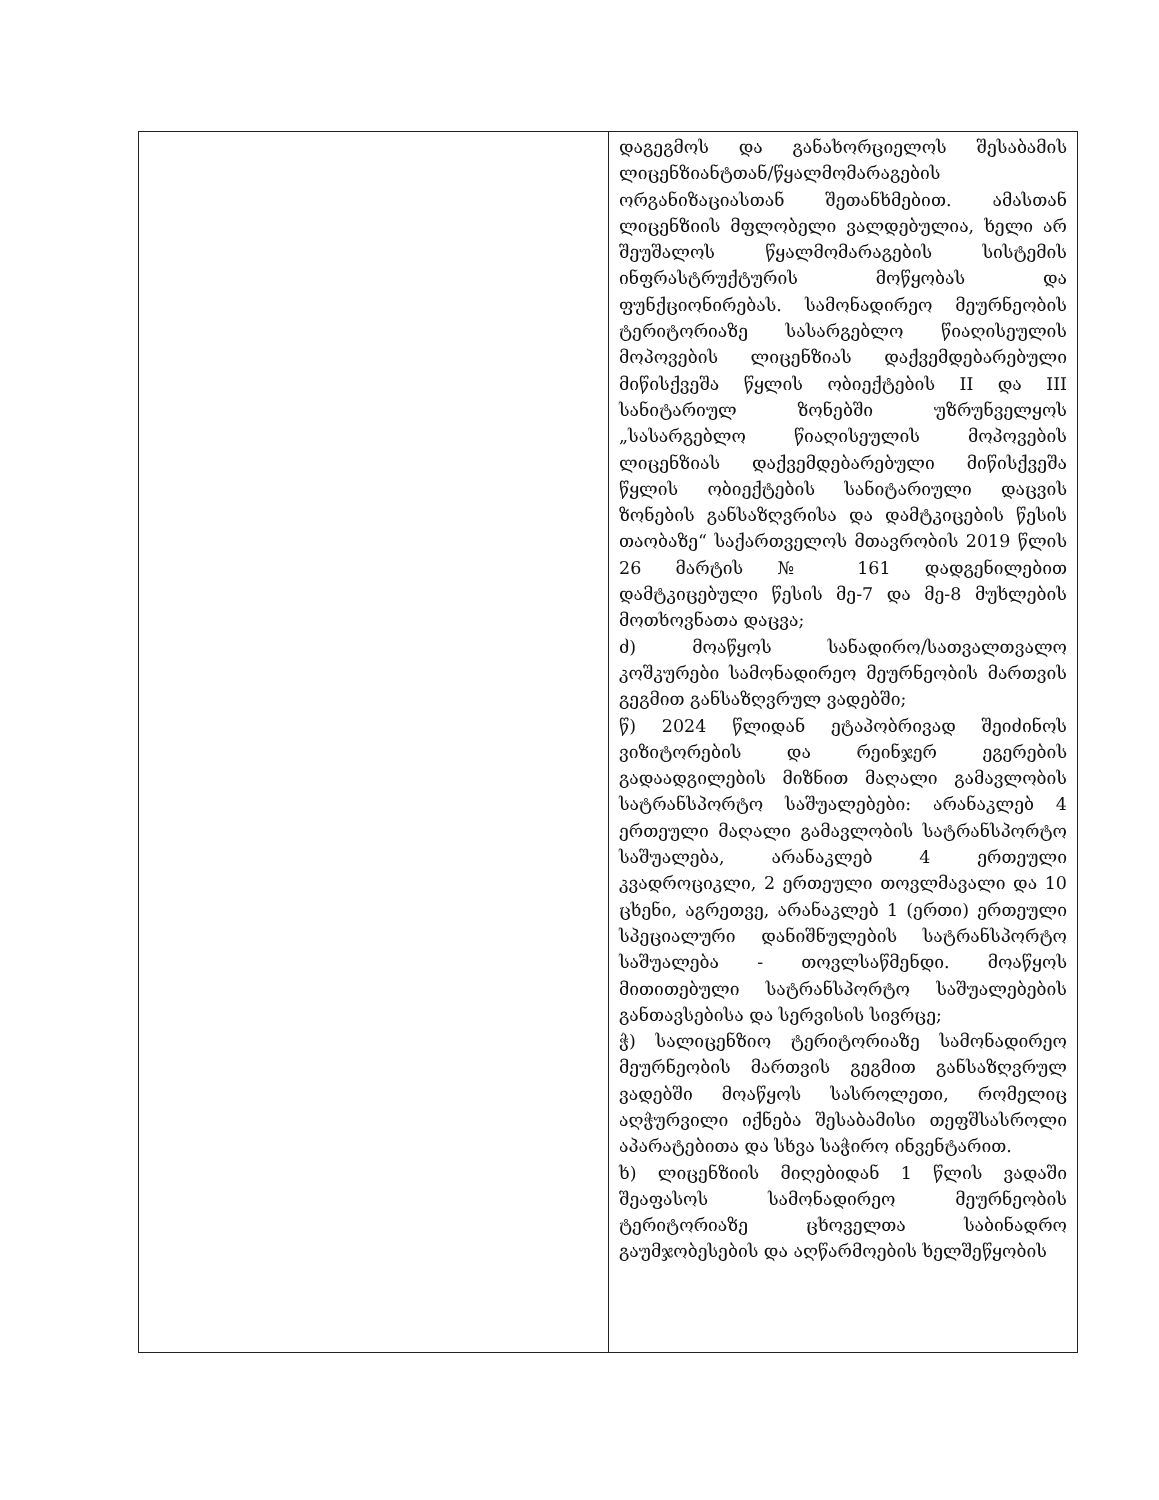| | დაგეგმოს და განახორციელოს შესაბამის ლიცენზიანტთან/წყალმომარაგების ორგანიზაციასთან შეთანხმებით. ამასთან ლიცენზიის მფლობელი ვალდებულია, ხელი არ შეუშალოს წყალმომარაგების სისტემის ინფრასტრუქტურის მოწყობას და ფუნქციონირებას. სამონადირეო მეურნეობის ტერიტორიაზე სასარგებლო წიაღისეულის მოპოვების ლიცენზიას დაქვემდებარებული მიწისქვეშა წყლის ობიექტების II და III სანიტარიულ ზონებში უზრუნველყოს „სასარგებლო წიაღისეულის მოპოვების ლიცენზიას დაქვემდებარებული მიწისქვეშა წყლის ობიექტების სანიტარიული დაცვის ზონების განსაზღვრისა და დამტკიცების წესის თაობაზე“ საქართველოს მთავრობის 2019 წლის 26 მარტის № 161 დადგენილებით დამტკიცებული წესის მე-7 და მე-8 მუხლების მოთხოვნათა დაცვა; ძ) მოაწყოს სანადირო/სათვალთვალო კოშკურები სამონადირეო მეურნეობის მართვის გეგმით განსაზღვრულ ვადებში; წ) 2024 წლიდან ეტაპობრივად შეიძინოს ვიზიტორების და რეინჯერ ეგერების გადაადგილების მიზნით მაღალი გამავლობის სატრანსპორტო საშუალებები: არანაკლებ 4 ერთეული მაღალი გამავლობის სატრანსპორტო საშუალება, არანაკლებ 4 ერთეული კვადროციკლი, 2 ერთეული თოვლმავალი და 10 ცხენი, აგრეთვე, არანაკლებ 1 (ერთი) ერთეული სპეციალური დანიშნულების სატრანსპორტო საშუალება - თოვლსაწმენდი. მოაწყოს მითითებული სატრანსპორტო საშუალებების განთავსებისა და სერვისის სივრცე; ჭ) სალიცენზიო ტერიტორიაზე სამონადირეო მეურნეობის მართვის გეგმით განსაზღვრულ ვადებში მოაწყოს სასროლეთი, რომელიც აღჭურვილი იქნება შესაბამისი თეფშსასროლი აპარატებითა და სხვა საჭირო ინვენტარით. ხ) ლიცენზიის მიღებიდან 1 წლის ვადაში შეაფასოს სამონადირეო მეურნეობის ტერიტორიაზე ცხოველთა საბინადრო გაუმჯობესების და აღწარმოების ხელშეწყობის |